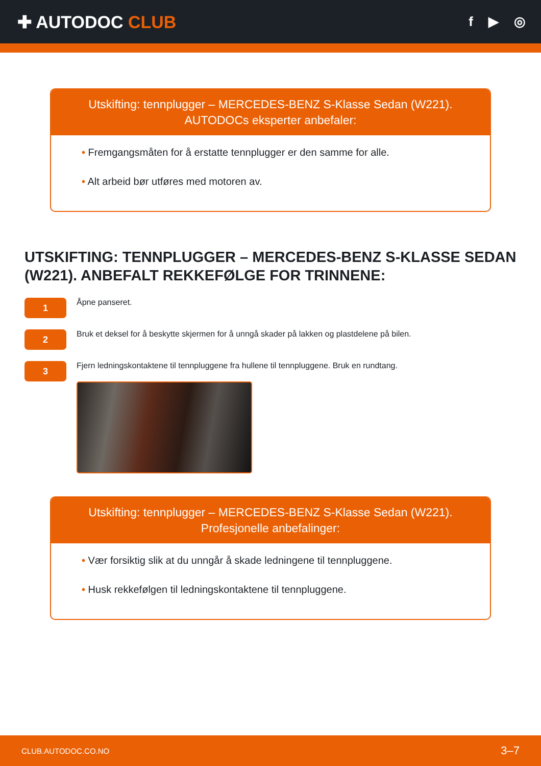✚ AUTODOC CLUB
f ▶ ◎
Utskifting: tennplugger – MERCEDES-BENZ S-Klasse Sedan (W221).
AUTODOCs eksperter anbefaler:
• Fremgangsmåten for å erstatte tennplugger er den samme for alle.
• Alt arbeid bør utføres med motoren av.
UTSKIFTING: TENNPLUGGER – MERCEDES-BENZ S-KLASSE SEDAN (W221). ANBEFALT REKKEFØLGE FOR TRINNENE:
1
Åpne panseret.
2
Bruk et deksel for å beskytte skjermen for å unngå skader på lakken og plastdelene på bilen.
3
Fjern ledningskontaktene til tennpluggene fra hullene til tennpluggene. Bruk en rundtang.
Utskifting: tennplugger – MERCEDES-BENZ S-Klasse Sedan (W221).
Profesjonelle anbefalinger:
• Vær forsiktig slik at du unngår å skade ledningene til tennpluggene.
• Husk rekkefølgen til ledningskontaktene til tennpluggene.
CLUB.AUTODOC.CO.NO 3–7